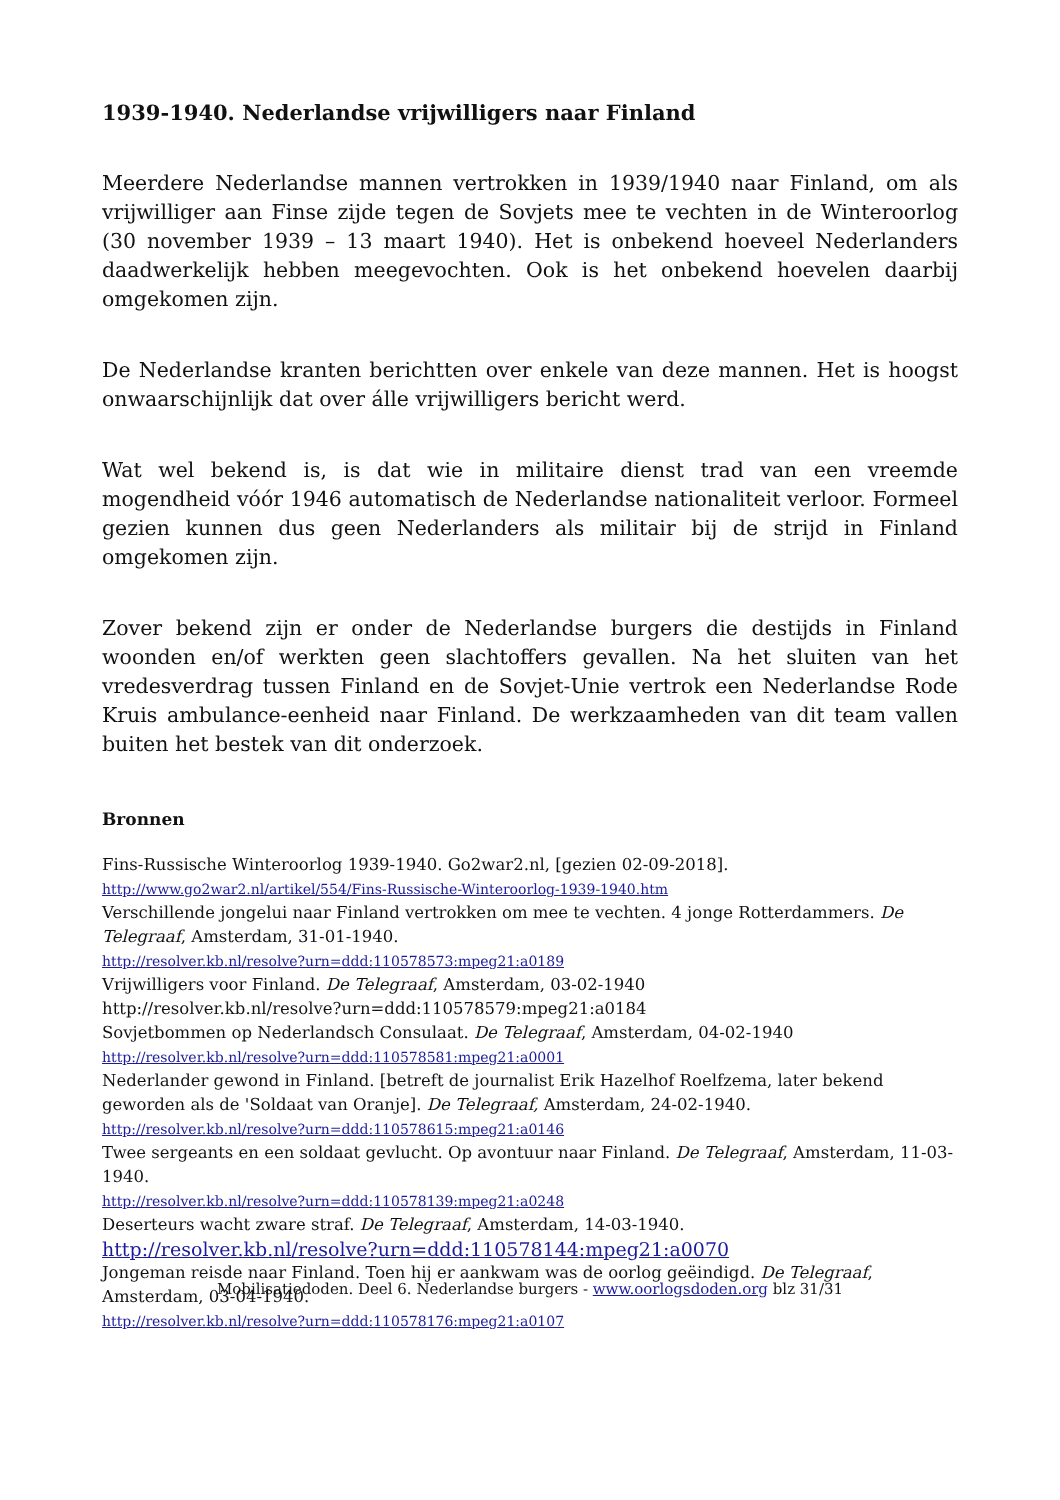1939-1940. Nederlandse vrijwilligers naar Finland
Meerdere Nederlandse mannen vertrokken in 1939/1940 naar Finland, om als vrijwilliger aan Finse zijde tegen de Sovjets mee te vechten in de Winteroorlog (30 november 1939 – 13 maart 1940). Het is onbekend hoeveel Nederlanders daadwerkelijk hebben meegevochten. Ook is het onbekend hoevelen daarbij omgekomen zijn.
De Nederlandse kranten berichtten over enkele van deze mannen. Het is hoogst onwaarschijnlijk dat over álle vrijwilligers bericht werd.
Wat wel bekend is, is dat wie in militaire dienst trad van een vreemde mogendheid vóór 1946 automatisch de Nederlandse nationaliteit verloor. Formeel gezien kunnen dus geen Nederlanders als militair bij de strijd in Finland omgekomen zijn.
Zover bekend zijn er onder de Nederlandse burgers die destijds in Finland woonden en/of werkten geen slachtoffers gevallen. Na het sluiten van het vredesverdrag tussen Finland en de Sovjet-Unie vertrok een Nederlandse Rode Kruis ambulance-eenheid naar Finland. De werkzaamheden van dit team vallen buiten het bestek van dit onderzoek.
Bronnen
Fins-Russische Winteroorlog 1939-1940. Go2war2.nl, [gezien 02-09-2018].
http://www.go2war2.nl/artikel/554/Fins-Russische-Winteroorlog-1939-1940.htm
Verschillende jongelui naar Finland vertrokken om mee te vechten. 4 jonge Rotterdammers. De Telegraaf, Amsterdam, 31-01-1940.
http://resolver.kb.nl/resolve?urn=ddd:110578573:mpeg21:a0189
Vrijwilligers voor Finland. De Telegraaf, Amsterdam, 03-02-1940
http://resolver.kb.nl/resolve?urn=ddd:110578579:mpeg21:a0184
Sovjetbommen op Nederlandsch Consulaat. De Telegraaf, Amsterdam, 04-02-1940
http://resolver.kb.nl/resolve?urn=ddd:110578581:mpeg21:a0001
Nederlander gewond in Finland. [betreft de journalist Erik Hazelhof Roelfzema, later bekend geworden als de 'Soldaat van Oranje]. De Telegraaf, Amsterdam, 24-02-1940.
http://resolver.kb.nl/resolve?urn=ddd:110578615:mpeg21:a0146
Twee sergeants en een soldaat gevlucht. Op avontuur naar Finland. De Telegraaf, Amsterdam, 11-03-1940.
http://resolver.kb.nl/resolve?urn=ddd:110578139:mpeg21:a0248
Deserteurs wacht zware straf. De Telegraaf, Amsterdam, 14-03-1940.
http://resolver.kb.nl/resolve?urn=ddd:110578144:mpeg21:a0070
Jongeman reisde naar Finland. Toen hij er aankwam was de oorlog geëindigd. De Telegraaf, Amsterdam, 03-04-1940.
http://resolver.kb.nl/resolve?urn=ddd:110578176:mpeg21:a0107
Mobilisatiedoden. Deel 6. Nederlandse burgers - www.oorlogsdoden.org blz 31/31